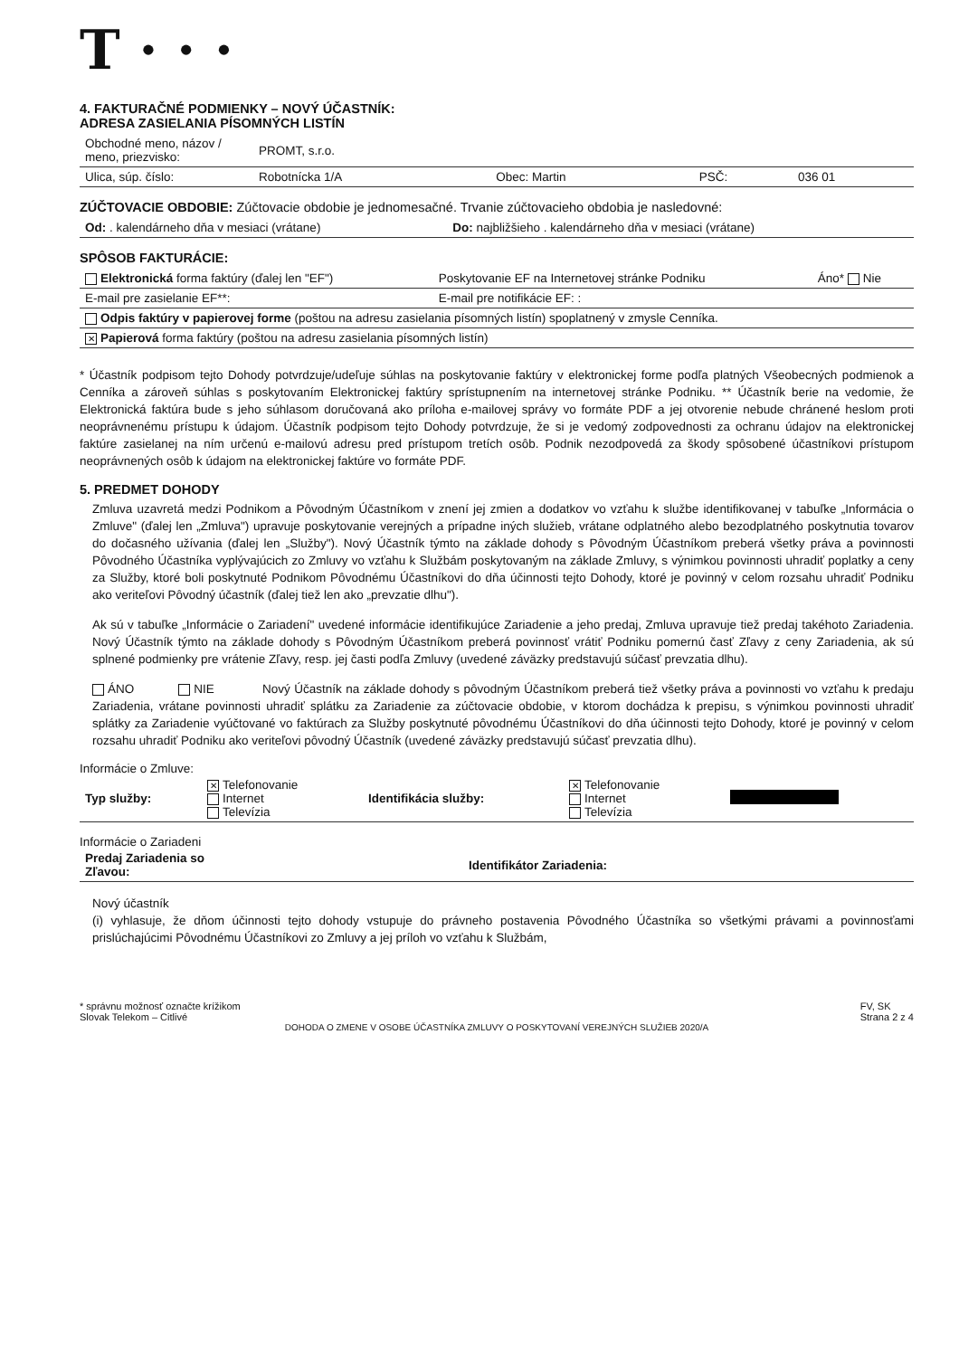T · · ·
4. FAKTURAČNÉ PODMIENKY – NOVÝ ÚČASTNÍK:
ADRESA ZASIELANIA PÍSOMNÝCH LISTÍN
| Obchodné meno, názov / meno, priezvisko: | PROMT, s.r.o. | | | |
| Ulica, súp. číslo: | Robotnícka 1/A | Obec: Martin | PSČ: | 036 01 |
ZÚČTOVACIE OBDOBIE: Zúčtovacie obdobie je jednomesačné. Trvanie zúčtovacieho obdobia je nasledovné:
| Od: . kalendárneho dňa v mesiaci (vrátane) | Do: najbližšieho . kalendárneho dňa v mesiaci (vrátane) |
SPÔSOB FAKTURÁCIE:
| Elektronická forma faktúry (ďalej len "EF") | Poskytovanie EF na Internetovej stránke Podniku | Áno* Nie |
| E-mail pre zasielanie EF**: | E-mail pre notifikácie EF: : | |
| Odpis faktúry v papierovej forme (poštou na adresu zasielania písomných listín) spoplatnený v zmysle Cenníka. | | |
| ✕ Papierová forma faktúry (poštou na adresu zasielania písomných listín) | | |
* Účastník podpisom tejto Dohody potvrdzuje/udeľuje súhlas na poskytovanie faktúry v elektronickej forme podľa platných Všeobecných podmienok a Cenníka a zároveň súhlas s poskytovaním Elektronickej faktúry sprístupnením na internetovej stránke Podniku. ** Účastník berie na vedomie, že Elektronická faktúra bude s jeho súhlasom doručovaná ako príloha e-mailovej správy vo formáte PDF a jej otvorenie nebude chránené heslom proti neoprávnenému prístupu k údajom. Účastník podpisom tejto Dohody potvrdzuje, že si je vedomý zodpovednosti za ochranu údajov na elektronickej faktúre zasielanej na ním určenú e-mailovú adresu pred prístupom tretích osôb. Podnik nezodpovedá za škody spôsobené účastníkovi prístupom neoprávnených osôb k údajom na elektronickej faktúre vo formáte PDF.
5. PREDMET DOHODY
Zmluva uzavretá medzi Podnikom a Pôvodným Účastníkom v znení jej zmien a dodatkov vo vzťahu k službe identifikovanej v tabuľke „Informácia o Zmluve" (ďalej len „Zmluva") upravuje poskytovanie verejných a prípadne iných služieb, vrátane odplatného alebo bezodplatného poskytnutia tovarov do dočasného užívania (ďalej len „Služby"). Nový Účastník týmto na základe dohody s Pôvodným Účastníkom preberá všetky práva a povinnosti Pôvodného Účastníka vyplývajúcich zo Zmluvy vo vzťahu k Službám poskytovaným na základe Zmluvy, s výnimkou povinnosti uhradiť poplatky a ceny za Služby, ktoré boli poskytnuté Podnikom Pôvodnému Účastníkovi do dňa účinnosti tejto Dohody, ktoré je povinný v celom rozsahu uhradiť Podniku ako veriteľovi Pôvodný účastník (ďalej tiež len ako „prevzatie dlhu").
Ak sú v tabuľke „Informácie o Zariadení" uvedené informácie identifikujúce Zariadenie a jeho predaj, Zmluva upravuje tiež predaj takéhoto Zariadenia. Nový Účastník týmto na základe dohody s Pôvodným Účastníkom preberá povinnosť vrátiť Podniku pomernú časť Zľavy z ceny Zariadenia, ak sú splnené podmienky pre vrátenie Zľavy, resp. jej časti podľa Zmluvy (uvedené záväzky predstavujú súčasť prevzatia dlhu).
ÁNO NIE Nový Účastník na základe dohody s pôvodným Účastníkom preberá tiež všetky práva a povinnosti vo vzťahu k predaju Zariadenia, vrátane povinnosti uhradiť splátku za Zariadenie za zúčtovacie obdobie, v ktorom dochádza k prepisu, s výnimkou povinnosti uhradiť splátky za Zariadenie vyúčtované vo faktúrach za Služby poskytnuté pôvodnému Účastníkovi do dňa účinnosti tejto Dohody, ktoré je povinný v celom rozsahu uhradiť Podniku ako veriteľovi pôvodný Účastník (uvedené záväzky predstavujú súčasť prevzatia dlhu).
Informácie o Zmluve:
| Typ služby: | ✕ Telefonovanie Internet Televízia | Identifikácia služby: | ✕ Telefonovanie Internet Televízia | |
Informácie o Zariadeni
| Predaj Zariadenia so Zľavou: | | Identifikátor Zariadenia: | |
Nový účastník
(i) vyhlasuje, že dňom účinnosti tejto dohody vstupuje do právneho postavenia Pôvodného Účastníka so všetkými právami a povinnosťami prislúchajúcimi Pôvodnému Účastníkovi zo Zmluvy a jej príloh vo vzťahu k Službám,
* správnu možnosť označte krížikom
Slovak Telekom – Citlivé
FV, SK
Strana 2 z 4
DOHODA O ZMENE V OSOBE ÚČASTNÍKA ZMLUVY O POSKYTOVANÍ VEREJNÝCH SLUŽIEB 2020/A